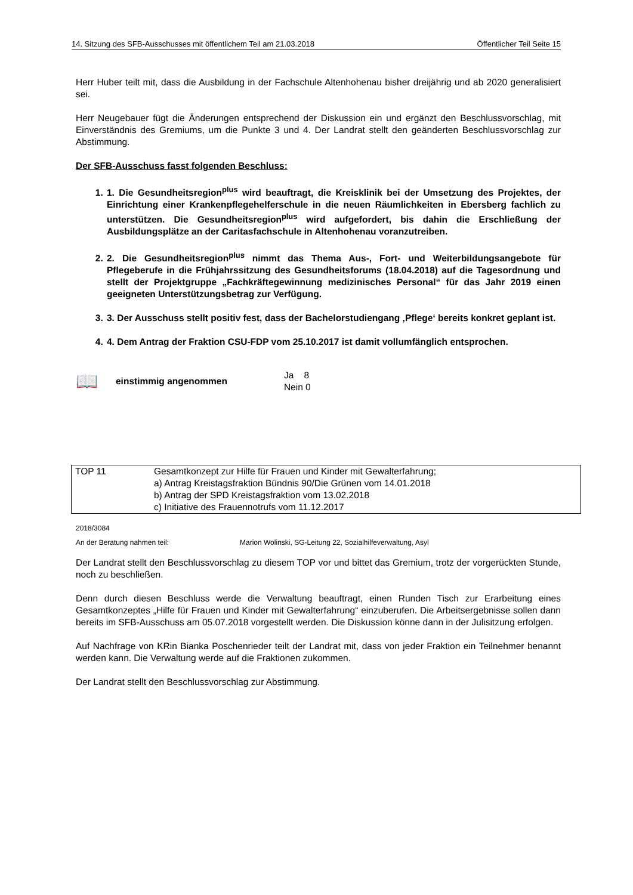14. Sitzung des SFB-Ausschusses mit öffentlichem Teil am 21.03.2018 Öffentlicher Teil Seite 15
Herr Huber teilt mit, dass die Ausbildung in der Fachschule Altenhohenau bisher dreijährig und ab 2020 generalisiert sei.
Herr Neugebauer fügt die Änderungen entsprechend der Diskussion ein und ergänzt den Beschlussvorschlag, mit Einverständnis des Gremiums, um die Punkte 3 und 4. Der Landrat stellt den geänderten Beschlussvorschlag zur Abstimmung.
Der SFB-Ausschuss fasst folgenden Beschluss:
1. 1. Die Gesundheitsregion<sup>plus</sup> wird beauftragt, die Kreisklinik bei der Umsetzung des Projektes, der Einrichtung einer Krankenpflegehelferschule in die neuen Räumlichkeiten in Ebersberg fachlich zu unterstützen. Die Gesundheitsregion<sup>plus</sup> wird aufgefordert, bis dahin die Erschließung der Ausbildungsplätze an der Caritasfachschule in Altenhohenau voranzutreiben.
2. 2. Die Gesundheitsregion<sup>plus</sup> nimmt das Thema Aus-, Fort- und Weiterbildungsangebote für Pflegeberufe in die Frühjahrssitzung des Gesundheitsforums (18.04.2018) auf die Tagesordnung und stellt der Projektgruppe „Fachkräftegewinnung medizinisches Personal“ für das Jahr 2019 einen geeigneten Unterstützungsbetrag zur Verfügung.
3. 3. Der Ausschuss stellt positiv fest, dass der Bachelorstudiengang ‚Pflege‘ bereits konkret geplant ist.
4. 4. Dem Antrag der Fraktion CSU-FDP vom 25.10.2017 ist damit vollumfänglich entsprochen.
📖 einstimmig angenommen
Ja 8
Nein 0
| TOP 11 | Gesamtkonzept zur Hilfe für Frauen und Kinder mit Gewalterfahrung; a) Antrag Kreistagsfraktion Bündnis 90/Die Grünen vom 14.01.2018 b) Antrag der SPD Kreistagsfraktion vom 13.02.2018 c) Initiative des Frauennotrufs vom 11.12.2017 |
2018/3084
An der Beratung nahmen teil: Marion Wolinski, SG-Leitung 22, Sozialhilfeverwaltung, Asyl
Der Landrat stellt den Beschlussvorschlag zu diesem TOP vor und bittet das Gremium, trotz der vorgerückten Stunde, noch zu beschließen.
Denn durch diesen Beschluss werde die Verwaltung beauftragt, einen Runden Tisch zur Erarbeitung eines Gesamtkonzeptes „Hilfe für Frauen und Kinder mit Gewalterfahrung“ einzuberufen. Die Arbeitsergebnisse sollen dann bereits im SFB-Ausschuss am 05.07.2018 vorgestellt werden. Die Diskussion könne dann in der Julisitzung erfolgen.
Auf Nachfrage von KRin Bianka Poschenrieder teilt der Landrat mit, dass von jeder Fraktion ein Teilnehmer benannt werden kann. Die Verwaltung werde auf die Fraktionen zukommen.
Der Landrat stellt den Beschlussvorschlag zur Abstimmung.